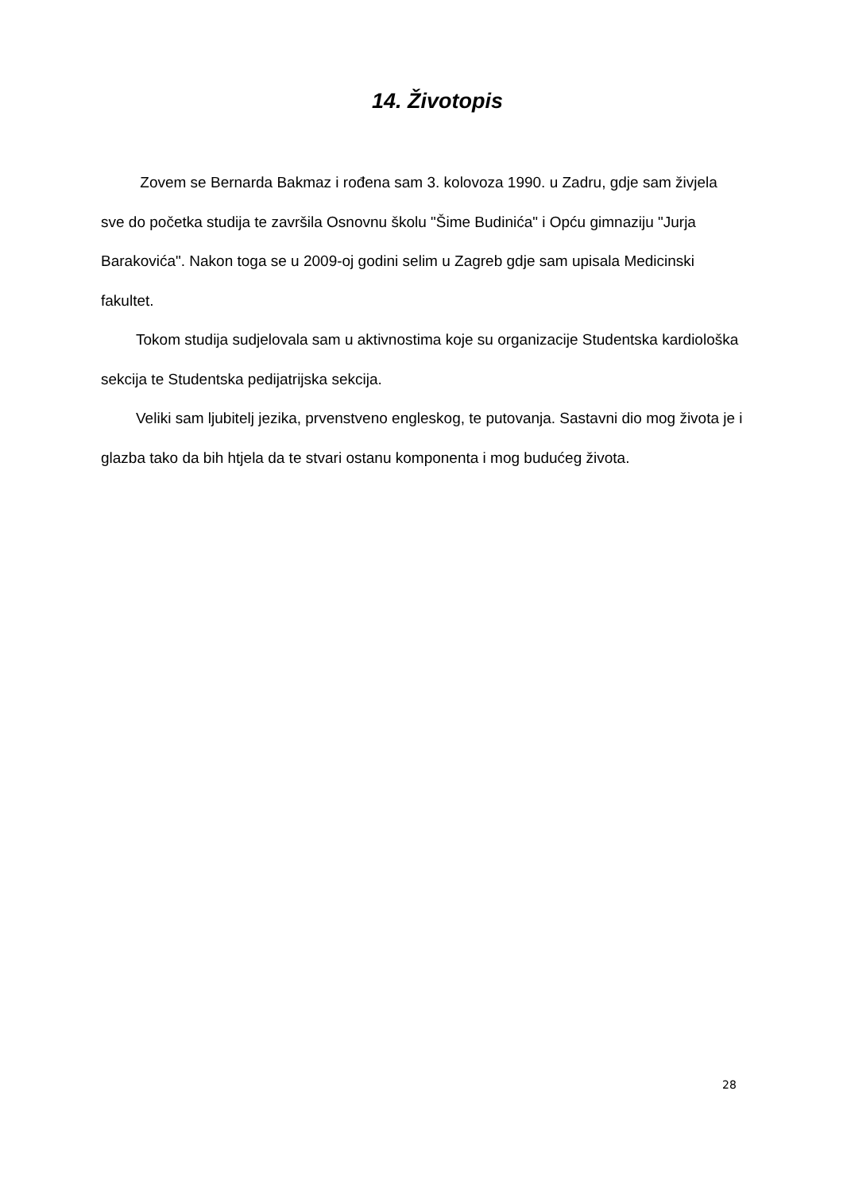14. Životopis
Zovem se Bernarda Bakmaz i rođena sam 3. kolovoza 1990. u Zadru, gdje sam živjela sve do početka studija te završila Osnovnu školu "Šime Budinića" i Opću gimnaziju "Jurja Barakovića". Nakon toga se u 2009-oj godini selim u Zagreb gdje sam upisala Medicinski fakultet.
Tokom studija sudjelovala sam u aktivnostima koje su organizacije Studentska kardiološka sekcija te Studentska pedijatrijska sekcija.
Veliki sam ljubitelj jezika, prvenstveno engleskog, te putovanja. Sastavni dio mog života je i glazba tako da bih htjela da te stvari ostanu komponenta i mog budućeg života.
28